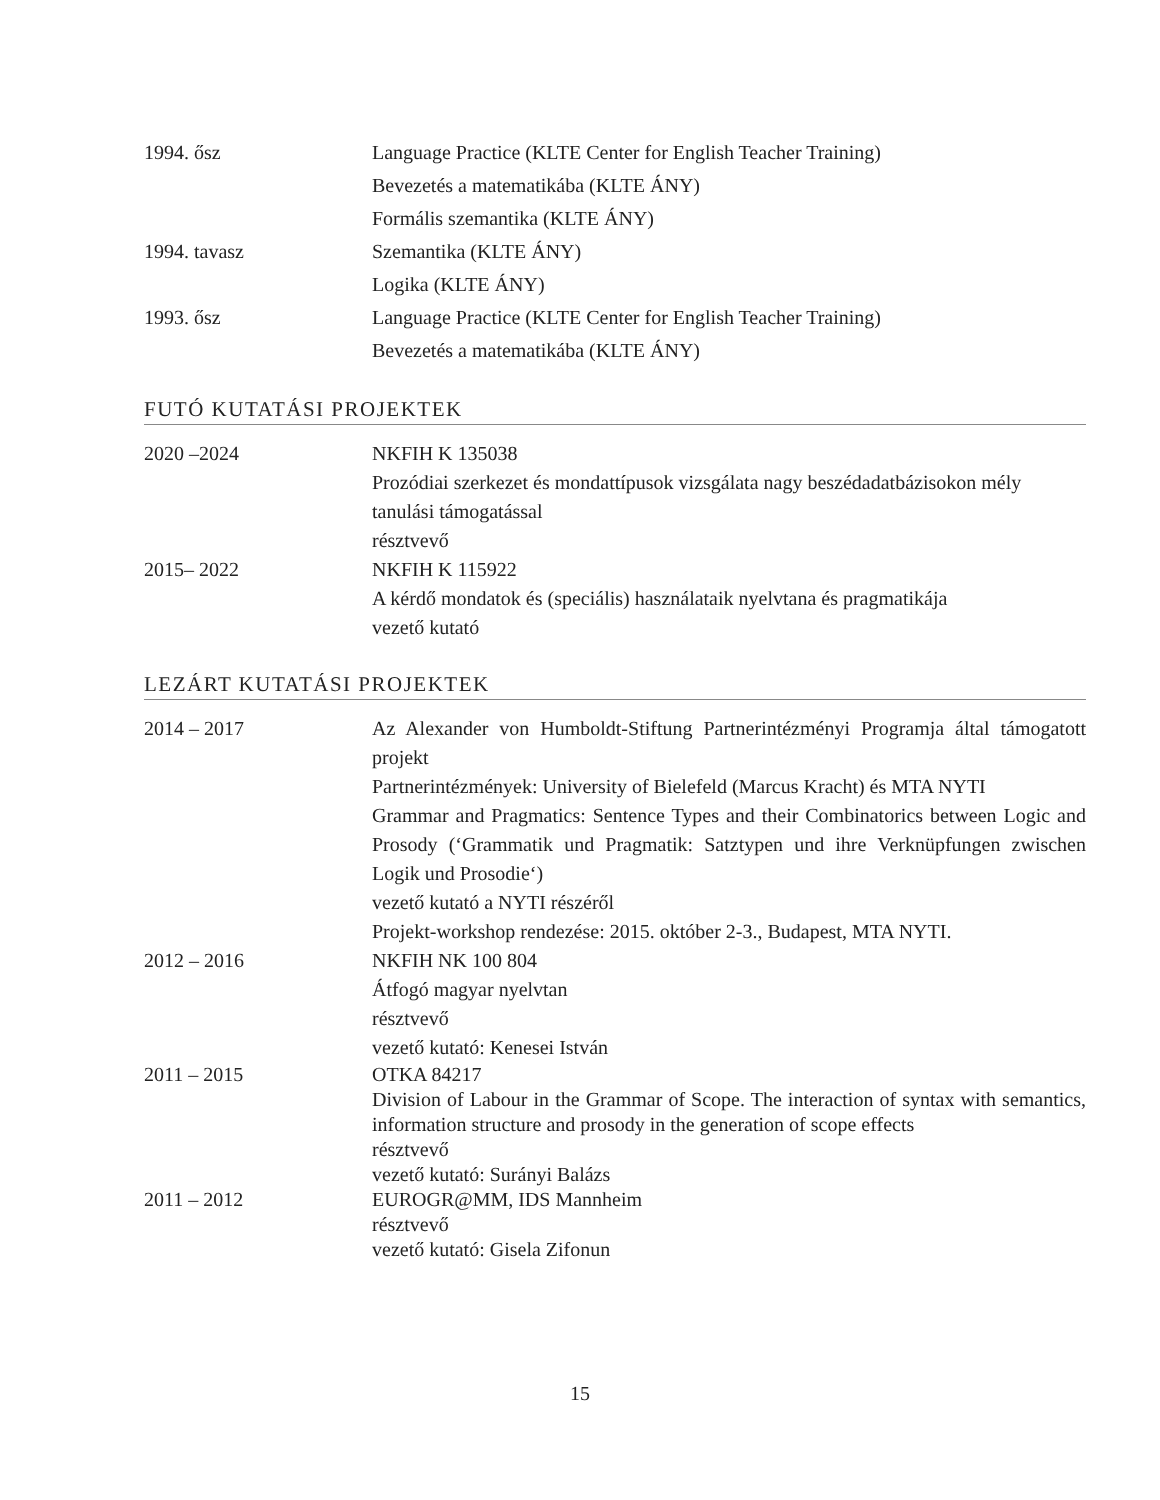| 1994. ősz | Language Practice (KLTE Center for English Teacher Training) |
| | Bevezetés a matematikába (KLTE ÁNY) |
| | Formális szemantika (KLTE ÁNY) |
| 1994. tavasz | Szemantika (KLTE ÁNY) |
| | Logika (KLTE ÁNY) |
| 1993. ősz | Language Practice (KLTE Center for English Teacher Training) |
| | Bevezetés a matematikába (KLTE ÁNY) |
FUTÓ KUTATÁSI PROJEKTEK
| 2020 –2024 | NKFIH K 135038 Prozódiai szerkezet és mondattípusok vizsgálata nagy beszédadatbázisokon mély tanulási támogatással résztvevő |
| 2015– 2022 | NKFIH K 115922 A kérdő mondatok és (speciális) használataik nyelvtana és pragmatikája vezető kutató |
LEZÁRT KUTATÁSI PROJEKTEK
| 2014 – 2017 | Az Alexander von Humboldt-Stiftung Partnerintézményi Programja által támogatott projekt Partnerintézmények: University of Bielefeld (Marcus Kracht) és MTA NYTI Grammar and Pragmatics: Sentence Types and their Combinatorics between Logic and Prosody (‘Grammatik und Pragmatik: Satztypen und ihre Verknüpfungen zwischen Logik und Prosodie‘) vezető kutató a NYTI részéről Projekt-workshop rendezése: 2015. október 2-3., Budapest, MTA NYTI. |
| 2012 – 2016 | NKFIH NK 100 804 Átfogó magyar nyelvtan résztvevő vezető kutató: Kenesei István |
| 2011 – 2015 | OTKA 84217 Division of Labour in the Grammar of Scope. The interaction of syntax with semantics, information structure and prosody in the generation of scope effects résztvevő vezető kutató: Surányi Balázs |
| 2011 – 2012 | EUROGR@MM, IDS Mannheim résztvevő vezető kutató: Gisela Zifonun |
15